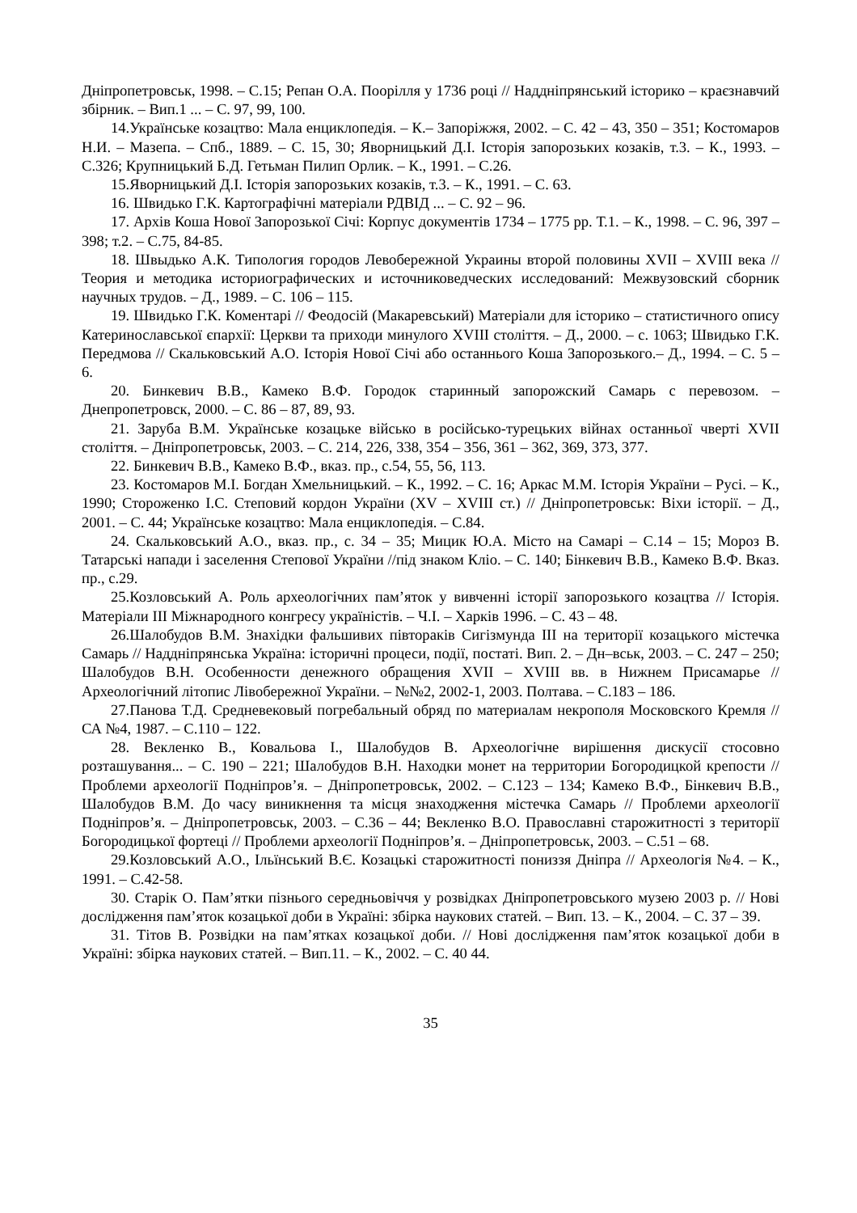Дніпропетровськ, 1998. – С.15; Репан О.А. Поорілля у 1736 році // Наддніпрянський історико – краєзнавчий збірник. – Вип.1 ... – С. 97, 99, 100.
14.Українське козацтво: Мала енциклопедія. – К.– Запоріжжя, 2002. – С. 42 – 43, 350 – 351; Костомаров Н.И. – Мазепа. – Спб., 1889. – С. 15, 30; Яворницький Д.І. Історія запорозьких козаків, т.3. – К., 1993. – С.326; Крупницький Б.Д. Гетьман Пилип Орлик. – К., 1991. – С.26.
15.Яворницький Д.І. Історія запорозьких козаків, т.3. – К., 1991. – С. 63.
16. Швидько Г.К. Картографічні матеріали РДВІД ... – С. 92 – 96.
17. Архів Коша Нової Запорозької Січі: Корпус документів 1734 – 1775 рр. Т.1. – К., 1998. – С. 96, 397 – 398; т.2. – С.75, 84-85.
18. Швыдько А.К. Типология городов Левобережной Украины второй половины XVII – XVIII века //Теория и методика историографических и источниковедческих исследований: Межвузовский сборник научных трудов. – Д., 1989. – С. 106 – 115.
19. Швидько Г.К. Коментарі // Феодосій (Макаревський) Матеріали для історико – статистичного опису Катеринославської єпархії: Церкви та приходи минулого XVIII століття. – Д., 2000. – с. 1063; Швидько Г.К. Передмова // Скальковський А.О. Історія Нової Січі або останнього Коша Запорозького.– Д., 1994. – С. 5 – 6.
20. Бинкевич В.В., Камеко В.Ф. Городок старинный запорожский Самарь с перевозом. – Днепропетровск, 2000. – С. 86 – 87, 89, 93.
21. Заруба В.М. Українське козацьке військо в російсько-турецьких війнах останньої чверті XVII століття. – Дніпропетровськ, 2003. – С. 214, 226, 338, 354 – 356, 361 – 362, 369, 373, 377.
22. Бинкевич В.В., Камеко В.Ф., вказ. пр., с.54, 55, 56, 113.
23. Костомаров М.І. Богдан Хмельницький. – К., 1992. – С. 16; Аркас М.М. Історія України – Русі. – К., 1990; Стороженко І.С. Степовий кордон України (XV – XVIII ст.) // Дніпропетровськ: Віхи історії. – Д., 2001. – С. 44; Українське козацтво: Мала енциклопедія. – С.84.
24. Скальковський А.О., вказ. пр., с. 34 – 35; Мицик Ю.А. Місто на Самарі – С.14 – 15; Мороз В. Татарські напади і заселення Степової України //під знаком Кліо. – С. 140; Бінкевич В.В., Камеко В.Ф. Вказ. пр., с.29.
25.Козловський А. Роль археологічних пам’яток у вивченні історії запорозького козацтва // Історія. Матеріали III Міжнародного конгресу україністів. – Ч.І. – Харків 1996. – С. 43 – 48.
26.Шалобудов В.М. Знахідки фальшивих півтораків Сигізмунда III на території козацького містечка Самарь // Наддніпрянська Україна: історичні процеси, події, постаті. Вип. 2. – Дн–вськ, 2003. – С. 247 – 250; Шалобудов В.Н. Особенности денежного обращения XVII – XVIII вв. в Нижнем Присамарье // Археологічний літопис Лівобережної України. – №№2, 2002-1, 2003. Полтава. – С.183 – 186.
27.Панова Т.Д. Средневековый погребальный обряд по материалам некрополя Московского Кремля // СА №4, 1987. – С.110 – 122.
28. Векленко В., Ковальова І., Шалобудов В. Археологічне вирішення дискусії стосовно розташування... – С. 190 – 221; Шалобудов В.Н. Находки монет на территории Богородицкой крепости // Проблеми археології Подніпров’я. – Дніпропетровськ, 2002. – С.123 – 134; Камеко В.Ф., Бінкевич В.В., Шалобудов В.М. До часу виникнення та місця знаходження містечка Самарь // Проблеми археології Подніпров’я. – Дніпропетровськ, 2003. – С.36 – 44; Векленко В.О. Православні старожитності з території Богородицької фортеці // Проблеми археології Подніпров’я. – Дніпропетровськ, 2003. – С.51 – 68.
29.Козловський А.О., Ільїнський В.Є. Козацькі старожитності пониззя Дніпра // Археологія №4. – К., 1991. – С.42-58.
30. Старік О. Пам’ятки пізнього середньовіччя у розвідках Дніпропетровського музею 2003 р. // Нові дослідження пам’яток козацької доби в Україні: збірка наукових статей. – Вип. 13. – К., 2004. – С. 37 – 39.
31. Тітов В. Розвідки на пам’ятках козацької доби. // Нові дослідження пам’яток козацької доби в Україні: збірка наукових статей. – Вип.11. – К., 2002. – С. 40 44.
35